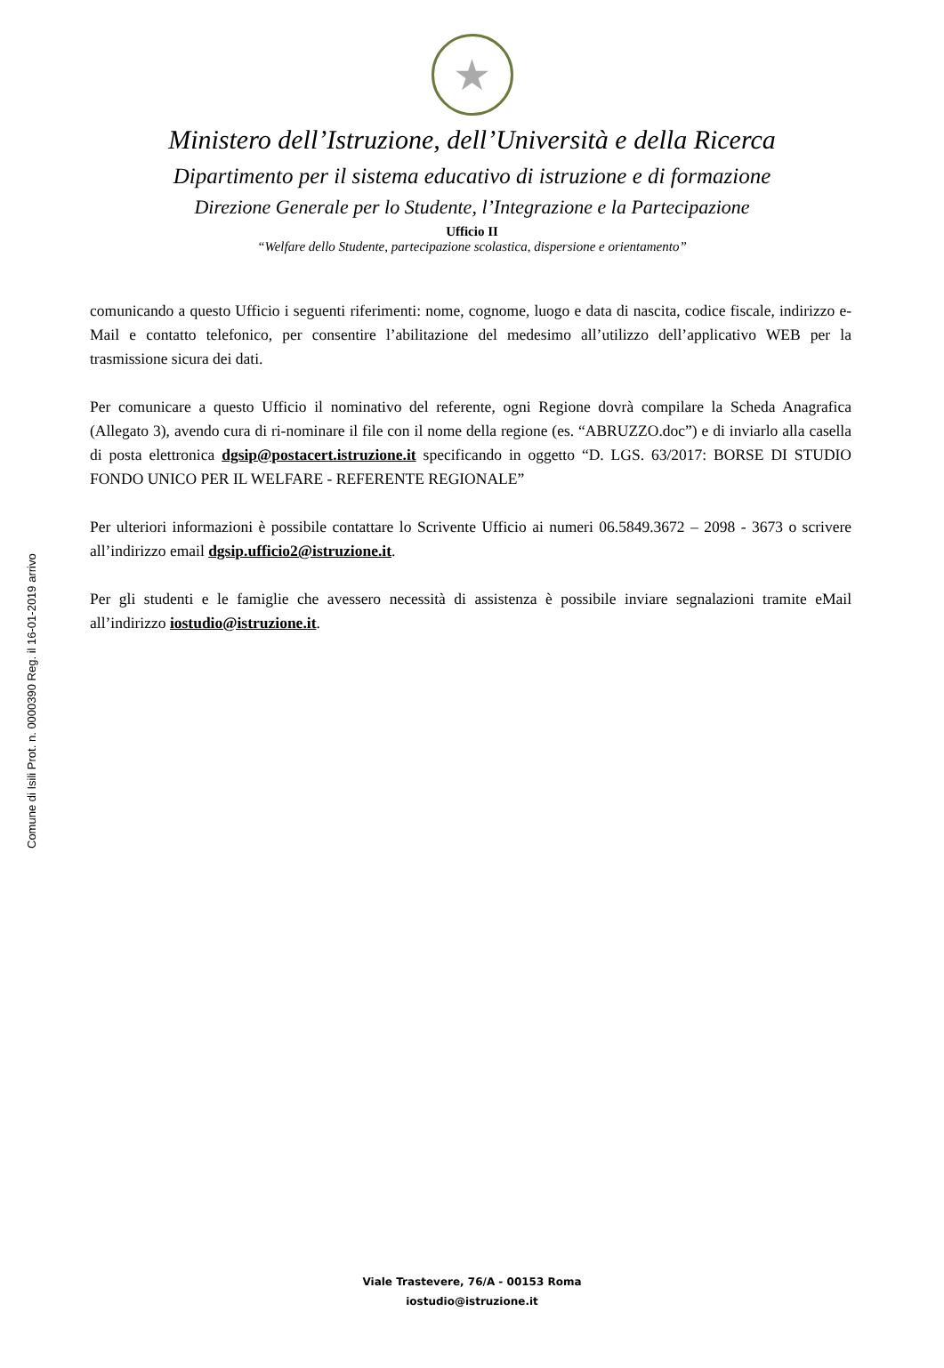★
Ministero dell’Istruzione, dell’Università e della Ricerca
Dipartimento per il sistema educativo di istruzione e di formazione
Direzione Generale per lo Studente, l’Integrazione e la Partecipazione
Ufficio II
“Welfare dello Studente, partecipazione scolastica, dispersione e orientamento”
comunicando a questo Ufficio i seguenti riferimenti: nome, cognome, luogo e data di nascita, codice fiscale, indirizzo e-Mail e contatto telefonico, per consentire l’abilitazione del medesimo all’utilizzo dell’applicativo WEB per la trasmissione sicura dei dati.
Per comunicare a questo Ufficio il nominativo del referente, ogni Regione dovrà compilare la Scheda Anagrafica (Allegato 3), avendo cura di ri-nominare il file con il nome della regione (es. “ABRUZZO.doc”) e di inviarlo alla casella di posta elettronica dgsip@postacert.istruzione.it specificando in oggetto “D. LGS. 63/2017: BORSE DI STUDIO FONDO UNICO PER IL WELFARE - REFERENTE REGIONALE”
Per ulteriori informazioni è possibile contattare lo Scrivente Ufficio ai numeri 06.5849.3672 – 2098 - 3673 o scrivere all’indirizzo email dgsip.ufficio2@istruzione.it.
Per gli studenti e le famiglie che avessero necessità di assistenza è possibile inviare segnalazioni tramite eMail all’indirizzo iostudio@istruzione.it.
Comune di Isili Prot. n. 0000390 Reg. il 16-01-2019 arrivo
Viale Trastevere, 76/A - 00153 Roma
iostudio@istruzione.it